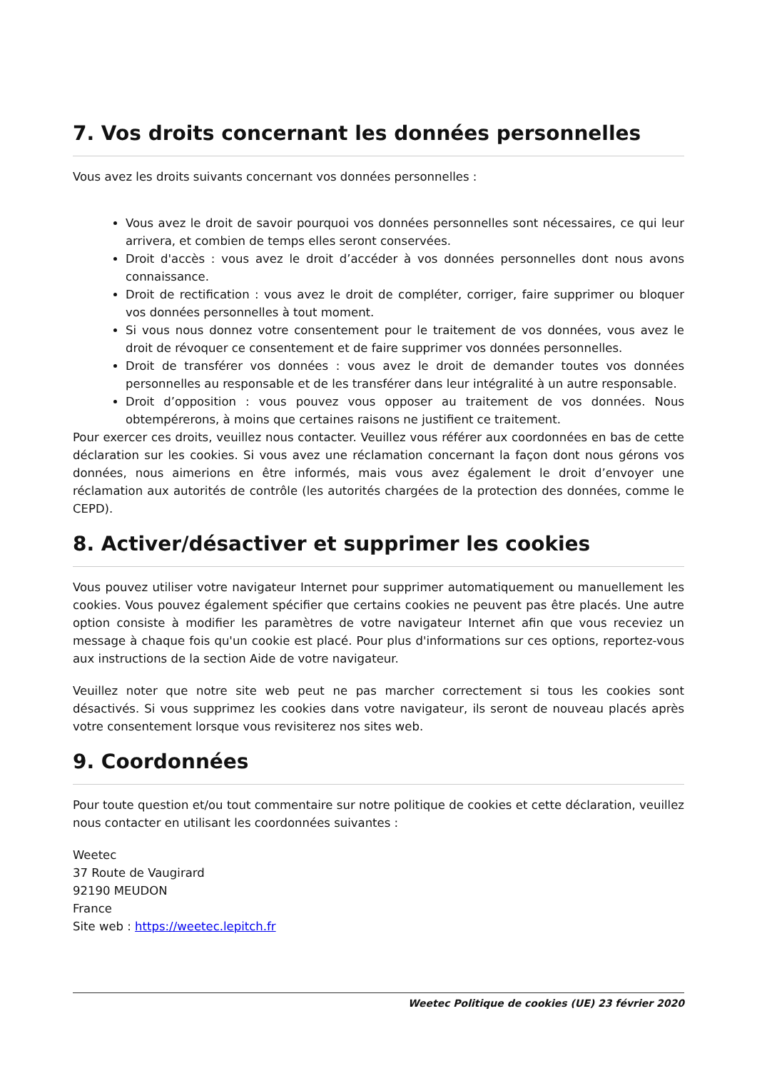7. Vos droits concernant les données personnelles
Vous avez les droits suivants concernant vos données personnelles :
Vous avez le droit de savoir pourquoi vos données personnelles sont nécessaires, ce qui leur arrivera, et combien de temps elles seront conservées.
Droit d'accès : vous avez le droit d’accéder à vos données personnelles dont nous avons connaissance.
Droit de rectification : vous avez le droit de compléter, corriger, faire supprimer ou bloquer vos données personnelles à tout moment.
Si vous nous donnez votre consentement pour le traitement de vos données, vous avez le droit de révoquer ce consentement et de faire supprimer vos données personnelles.
Droit de transférer vos données : vous avez le droit de demander toutes vos données personnelles au responsable et de les transférer dans leur intégralité à un autre responsable.
Droit d’opposition : vous pouvez vous opposer au traitement de vos données. Nous obtempérerons, à moins que certaines raisons ne justifient ce traitement.
Pour exercer ces droits, veuillez nous contacter. Veuillez vous référer aux coordonnées en bas de cette déclaration sur les cookies. Si vous avez une réclamation concernant la façon dont nous gérons vos données, nous aimerions en être informés, mais vous avez également le droit d’envoyer une réclamation aux autorités de contrôle (les autorités chargées de la protection des données, comme le CEPD).
8. Activer/désactiver et supprimer les cookies
Vous pouvez utiliser votre navigateur Internet pour supprimer automatiquement ou manuellement les cookies. Vous pouvez également spécifier que certains cookies ne peuvent pas être placés. Une autre option consiste à modifier les paramètres de votre navigateur Internet afin que vous receviez un message à chaque fois qu'un cookie est placé. Pour plus d'informations sur ces options, reportez-vous aux instructions de la section Aide de votre navigateur.
Veuillez noter que notre site web peut ne pas marcher correctement si tous les cookies sont désactivés. Si vous supprimez les cookies dans votre navigateur, ils seront de nouveau placés après votre consentement lorsque vous revisiterez nos sites web.
9. Coordonnées
Pour toute question et/ou tout commentaire sur notre politique de cookies et cette déclaration, veuillez nous contacter en utilisant les coordonnées suivantes :
Weetec
37 Route de Vaugirard
92190 MEUDON
France
Site web : https://weetec.lepitch.fr
Weetec Politique de cookies (UE) 23 février 2020